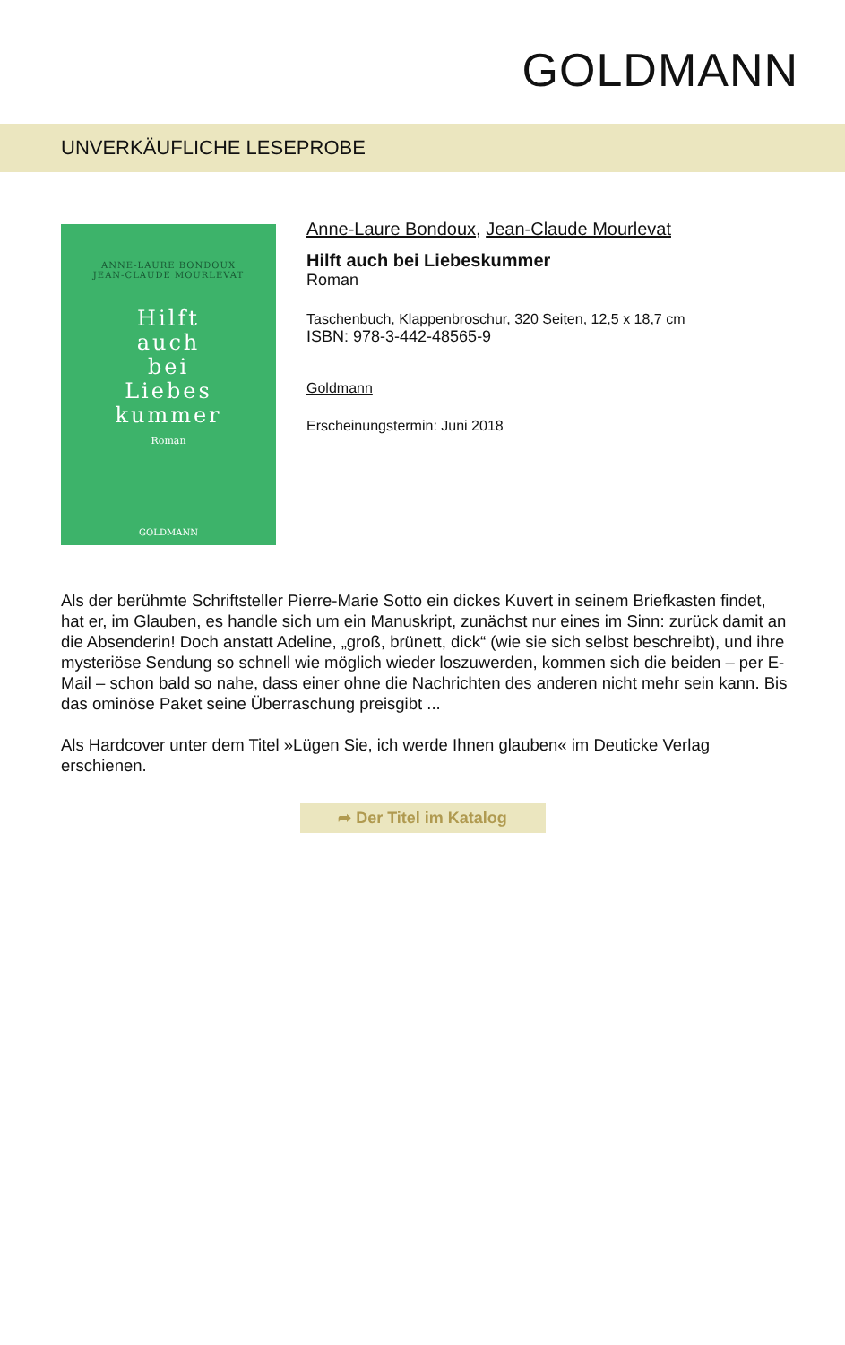GOLDMANN
UNVERKÄUFLICHE LESEPROBE
ANNE-LAURE BONDOUX
JEAN-CLAUDE MOURLEVAT
Hilft
auch
bei
Liebes
kummer
Roman
GOLDMANN
Anne-Laure Bondoux, Jean-Claude Mourlevat
Hilft auch bei Liebeskummer
Roman
Taschenbuch, Klappenbroschur, 320 Seiten, 12,5 x 18,7 cm
ISBN: 978-3-442-48565-9
Goldmann
Erscheinungstermin: Juni 2018
Als der berühmte Schriftsteller Pierre-Marie Sotto ein dickes Kuvert in seinem Briefkasten findet, hat er, im Glauben, es handle sich um ein Manuskript, zunächst nur eines im Sinn: zurück damit an die Absenderin! Doch anstatt Adeline, „groß, brünett, dick“ (wie sie sich selbst beschreibt), und ihre mysteriöse Sendung so schnell wie möglich wieder loszuwerden, kommen sich die beiden – per E-Mail – schon bald so nahe, dass einer ohne die Nachrichten des anderen nicht mehr sein kann. Bis das ominöse Paket seine Überraschung preisgibt ...
Als Hardcover unter dem Titel »Lügen Sie, ich werde Ihnen glauben« im Deuticke Verlag erschienen.
➦ Der Titel im Katalog